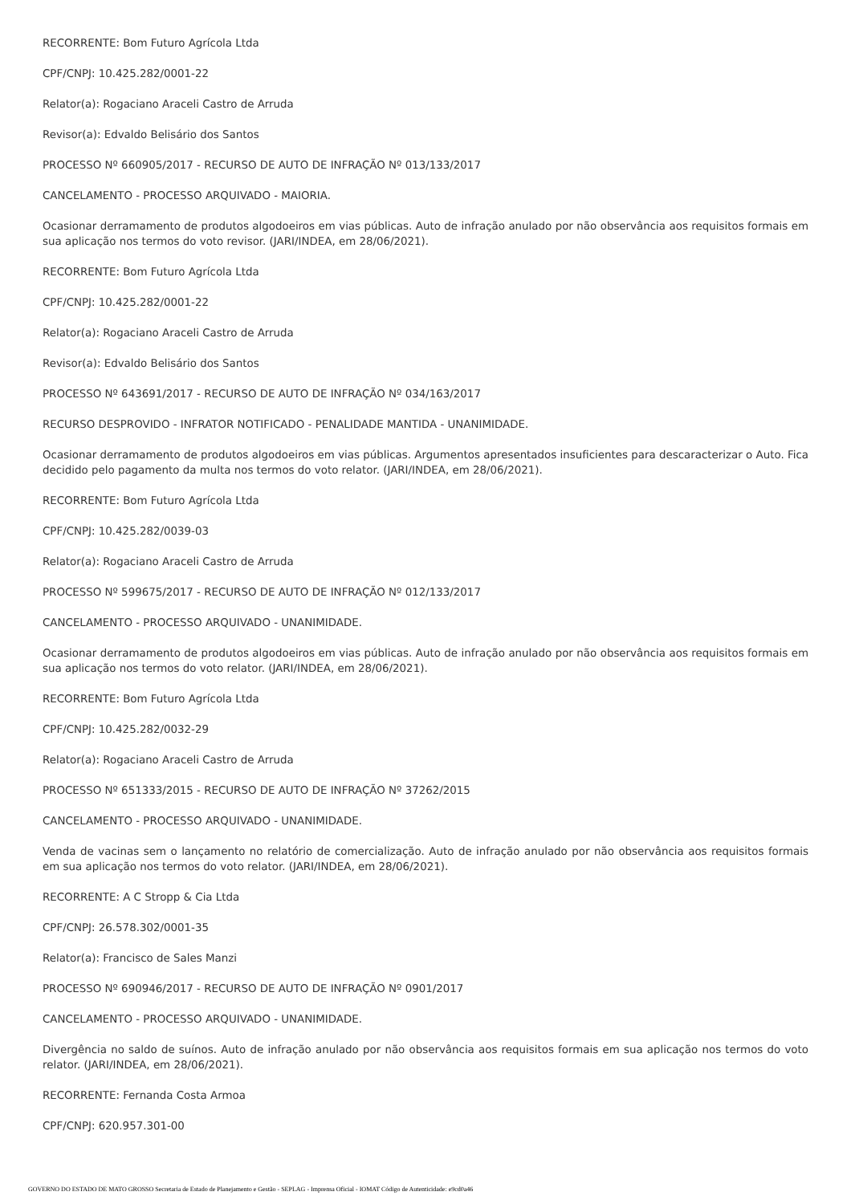RECORRENTE: Bom Futuro Agrícola Ltda
CPF/CNPJ: 10.425.282/0001-22
Relator(a): Rogaciano Araceli Castro de Arruda
Revisor(a): Edvaldo Belisário dos Santos
PROCESSO Nº 660905/2017 - RECURSO DE AUTO DE INFRAÇÃO Nº 013/133/2017
CANCELAMENTO - PROCESSO ARQUIVADO - MAIORIA.
Ocasionar derramamento de produtos algodoeiros em vias públicas. Auto de infração anulado por não observância aos requisitos formais em sua aplicação nos termos do voto revisor. (JARI/INDEA, em 28/06/2021).
RECORRENTE: Bom Futuro Agrícola Ltda
CPF/CNPJ: 10.425.282/0001-22
Relator(a): Rogaciano Araceli Castro de Arruda
Revisor(a): Edvaldo Belisário dos Santos
PROCESSO Nº 643691/2017 - RECURSO DE AUTO DE INFRAÇÃO Nº 034/163/2017
RECURSO DESPROVIDO - INFRATOR NOTIFICADO - PENALIDADE MANTIDA - UNANIMIDADE.
Ocasionar derramamento de produtos algodoeiros em vias públicas. Argumentos apresentados insuficientes para descaracterizar o Auto. Fica decidido pelo pagamento da multa nos termos do voto relator. (JARI/INDEA, em 28/06/2021).
RECORRENTE: Bom Futuro Agrícola Ltda
CPF/CNPJ: 10.425.282/0039-03
Relator(a): Rogaciano Araceli Castro de Arruda
PROCESSO Nº 599675/2017 - RECURSO DE AUTO DE INFRAÇÃO Nº 012/133/2017
CANCELAMENTO - PROCESSO ARQUIVADO - UNANIMIDADE.
Ocasionar derramamento de produtos algodoeiros em vias públicas. Auto de infração anulado por não observância aos requisitos formais em sua aplicação nos termos do voto relator. (JARI/INDEA, em 28/06/2021).
RECORRENTE: Bom Futuro Agrícola Ltda
CPF/CNPJ: 10.425.282/0032-29
Relator(a): Rogaciano Araceli Castro de Arruda
PROCESSO Nº 651333/2015 - RECURSO DE AUTO DE INFRAÇÃO Nº 37262/2015
CANCELAMENTO - PROCESSO ARQUIVADO - UNANIMIDADE.
Venda de vacinas sem o lançamento no relatório de comercialização. Auto de infração anulado por não observância aos requisitos formais em sua aplicação nos termos do voto relator. (JARI/INDEA, em 28/06/2021).
RECORRENTE: A C Stropp & Cia Ltda
CPF/CNPJ: 26.578.302/0001-35
Relator(a): Francisco de Sales Manzi
PROCESSO Nº 690946/2017 - RECURSO DE AUTO DE INFRAÇÃO Nº 0901/2017
CANCELAMENTO - PROCESSO ARQUIVADO - UNANIMIDADE.
Divergência no saldo de suínos. Auto de infração anulado por não observância aos requisitos formais em sua aplicação nos termos do voto relator. (JARI/INDEA, em 28/06/2021).
RECORRENTE: Fernanda Costa Armoa
CPF/CNPJ: 620.957.301-00
GOVERNO DO ESTADO DE MATO GROSSO Secretaria de Estado de Planejamento e Gestão - SEPLAG - Imprensa Oficial - IOMAT Código de Autenticidade: e9cd0a46